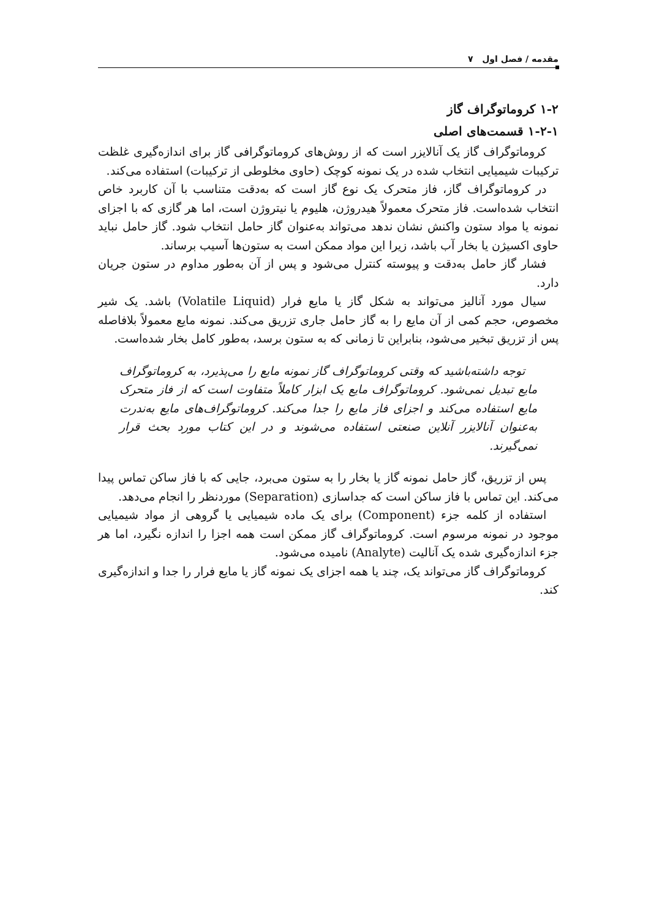مقدمه / فصل اول ۷
۱-۲ کروماتوگراف گاز
۱-۲-۱ قسمت‌های اصلی
کروماتوگراف گاز یک آنالایزر است که از روش‌های کروماتوگرافی گاز برای اندازه‌گیری غلظت ترکیبات شیمیایی انتخاب شده در یک نمونه کوچک (حاوی مخلوطی از ترکیبات) استفاده می‌کند.
در کروماتوگراف گاز، فاز متحرک یک نوع گاز است که به‌دقت متناسب با آن کاربرد خاص انتخاب شده‌است. فاز متحرک معمولاً هیدروژن، هلیوم یا نیتروژن است، اما هر گازی که با اجزای نمونه یا مواد ستون واکنش نشان ندهد می‌تواند به‌عنوان گاز حامل انتخاب شود. گاز حامل نباید حاوی اکسیژن یا بخار آب باشد، زیرا این مواد ممکن است به ستون‌ها آسیب برساند.
فشار گاز حامل به‌دقت و پیوسته کنترل می‌شود و پس از آن به‌طور مداوم در ستون جریان دارد.
سیال مورد آنالیز می‌تواند به شکل گاز یا مایع فرار (Volatile Liquid) باشد. یک شیر مخصوص، حجم کمی از آن مایع را به گاز حامل جاری تزریق می‌کند. نمونه مایع معمولاً بلافاصله پس از تزریق تبخیر می‌شود، بنابراین تا زمانی که به ستون برسد، به‌طور کامل بخار شده‌است.
توجه داشته‌باشید که وقتی کروماتوگراف گاز نمونه مایع را می‌پذیرد، به کروماتوگراف مایع تبدیل نمی‌شود. کروماتوگراف مایع یک ابزار کاملاً متفاوت است که از فاز متحرک مایع استفاده می‌کند و اجزای فاز مایع را جدا می‌کند. کروماتوگراف‌های مایع به‌ندرت به‌عنوان آنالایزر آنلاین صنعتی استفاده می‌شوند و در این کتاب مورد بحث قرار نمی‌گیرند.
پس از تزریق، گاز حامل نمونه گاز یا بخار را به ستون می‌برد، جایی که با فاز ساکن تماس پیدا می‌کند. این تماس با فاز ساکن است که جداسازی (Separation) موردنظر را انجام می‌دهد.
استفاده از کلمه جزء (Component) برای یک ماده شیمیایی یا گروهی از مواد شیمیایی موجود در نمونه مرسوم است. کروماتوگراف گاز ممکن است همه اجزا را اندازه نگیرد، اما هر جزء اندازه‌گیری شده یک آنالیت (Analyte) نامیده می‌شود.
کروماتوگراف گاز می‌تواند یک، چند یا همه اجزای یک نمونه گاز یا مایع فرار را جدا و اندازه‌گیری کند.